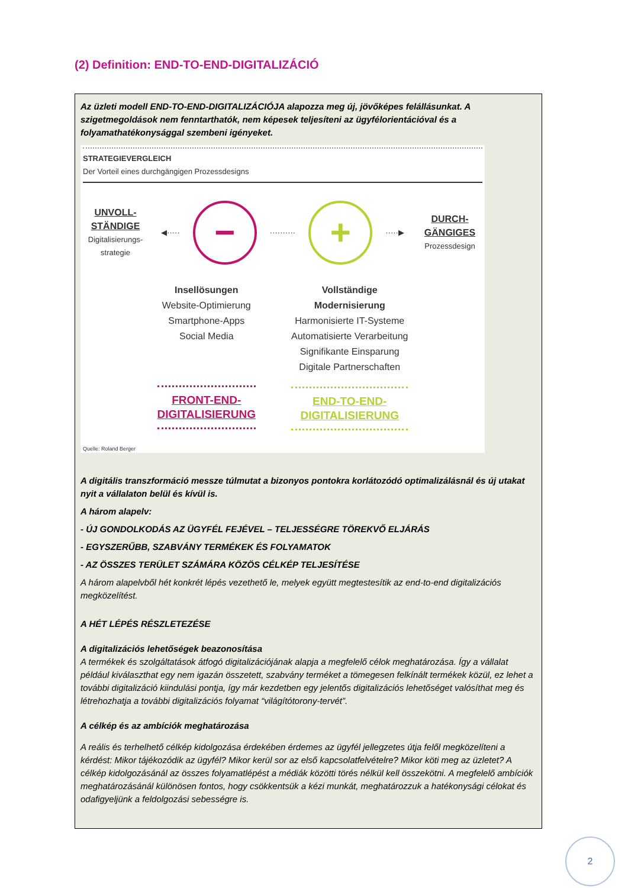(2) Definition: END-TO-END-DIGITALIZÁCIÓ
Az üzleti modell END-TO-END-DIGITALIZÁCIÓJA alapozza meg új, jövőképes felállásunkat. A szigetmegoldások nem fenntarthatók, nem képesek teljesíteni az ügyfélorientációval és a folyamathatékonysággal szembeni igényeket.
STRATEGIEVERGLEICH
Der Vorteil eines durchgängigen Prozessdesigns
UNVOLL-
STÄNDIGE
Digitalisierungs-
strategie
◀·····
−
··········
+
·····▶
DURCH-
GÄNGIGES
Prozessdesign
Insellösungen
Website-Optimierung
Smartphone-Apps
Social Media
FRONT-END-
DIGITALISIERUNG
Vollständige
Modernisierung
Harmonisierte IT-Systeme
Automatisierte Verarbeitung
Signifikante Einsparung
Digitale Partnerschaften
END-TO-END-
DIGITALISIERUNG
Quelle: Roland Berger
A digitális transzformáció messze túlmutat a bizonyos pontokra korlátozódó optimalizálásnál és új utakat nyit a vállalaton belül és kívül is.
A három alapelv:
- ÚJ GONDOLKODÁS AZ ÜGYFÉL FEJÉVEL – TELJESSÉGRE TÖREKVŐ ELJÁRÁS
- EGYSZERŰBB, SZABVÁNY TERMÉKEK ÉS FOLYAMATOK
- AZ ÖSSZES TERÜLET SZÁMÁRA KÖZÖS CÉLKÉP TELJESÍTÉSE
A három alapelvből hét konkrét lépés vezethető le, melyek együtt megtestesítik az end-to-end digitalizációs megközelítést.
A HÉT LÉPÉS RÉSZLETEZÉSE
A digitalizációs lehetőségek beazonosítása
A termékek és szolgáltatások átfogó digitalizációjának alapja a megfelelő célok meghatározása. Így a vállalat például kiválaszthat egy nem igazán összetett, szabvány terméket a tömegesen felkínált termékek közül, ez lehet a további digitalizáció kiindulási pontja, így már kezdetben egy jelentős digitalizációs lehetőséget valósíthat meg és létrehozhatja a további digitalizációs folyamat “világítótorony-tervét”.
A célkép és az ambíciók meghatározása
A reális és terhelhető célkép kidolgozása érdekében érdemes az ügyfél jellegzetes útja felől megközelíteni a kérdést: Mikor tájékozódik az ügyfél? Mikor kerül sor az első kapcsolatfelvételre? Mikor köti meg az üzletet? A célkép kidolgozásánál az összes folyamatlépést a médiák közötti törés nélkül kell összekötni. A megfelelő ambíciók meghatározásánál különösen fontos, hogy csökkentsük a kézi munkát, meghatározzuk a hatékonysági célokat és odafigyeljünk a feldolgozási sebességre is.
2